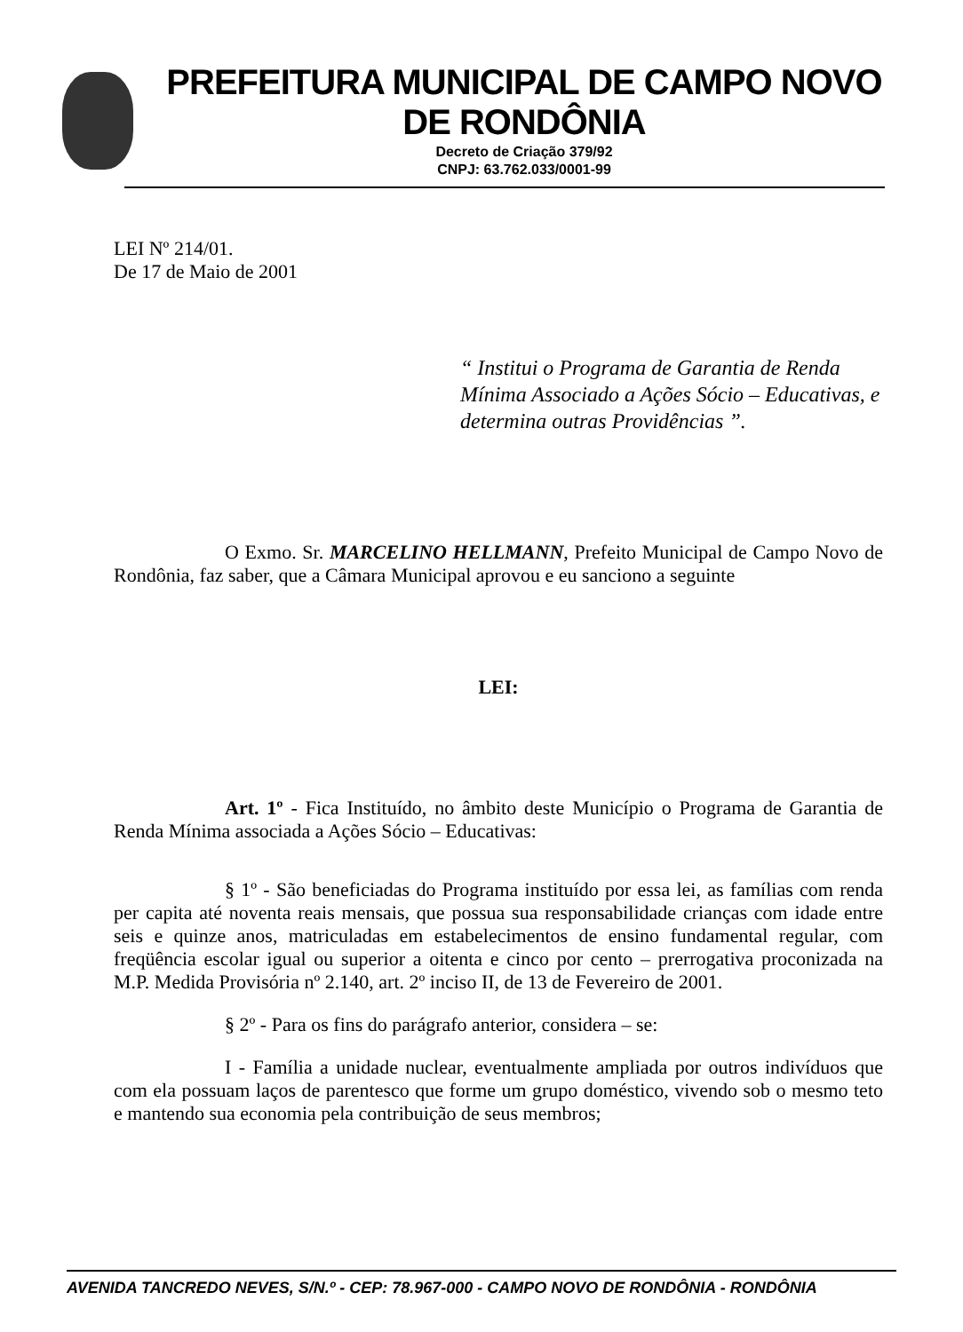PREFEITURA MUNICIPAL DE CAMPO NOVO DE RONDÔNIA
Decreto de Criação 379/92
CNPJ: 63.762.033/0001-99
LEI Nº 214/01.
De 17 de Maio de 2001
“ Institui o Programa de Garantia de Renda Mínima Associado a Ações Sócio – Educativas, e determina outras Providências ”.
O Exmo. Sr. MARCELINO HELLMANN, Prefeito Municipal de Campo Novo de Rondônia, faz saber, que a Câmara Municipal aprovou e eu sanciono a seguinte
LEI:
Art. 1º - Fica Instituído, no âmbito deste Município o Programa de Garantia de Renda Mínima associada a Ações Sócio – Educativas:
§ 1º - São beneficiadas do Programa instituído por essa lei, as famílias com renda per capita até noventa reais mensais, que possua sua responsabilidade crianças com idade entre seis e quinze anos, matriculadas em estabelecimentos de ensino fundamental regular, com freqüência escolar igual ou superior a oitenta e cinco por cento – prerrogativa proconizada na M.P. Medida Provisória nº 2.140, art. 2º inciso II, de 13 de Fevereiro de 2001.
§ 2º - Para os fins do parágrafo anterior, considera – se:
I - Família a unidade nuclear, eventualmente ampliada por outros indivíduos que com ela possuam laços de parentesco que forme um grupo doméstico, vivendo sob o mesmo teto e mantendo sua economia pela contribuição de seus membros;
AVENIDA TANCREDO NEVES, S/N.º - CEP: 78.967-000 - CAMPO NOVO DE RONDÔNIA - RONDÔNIA